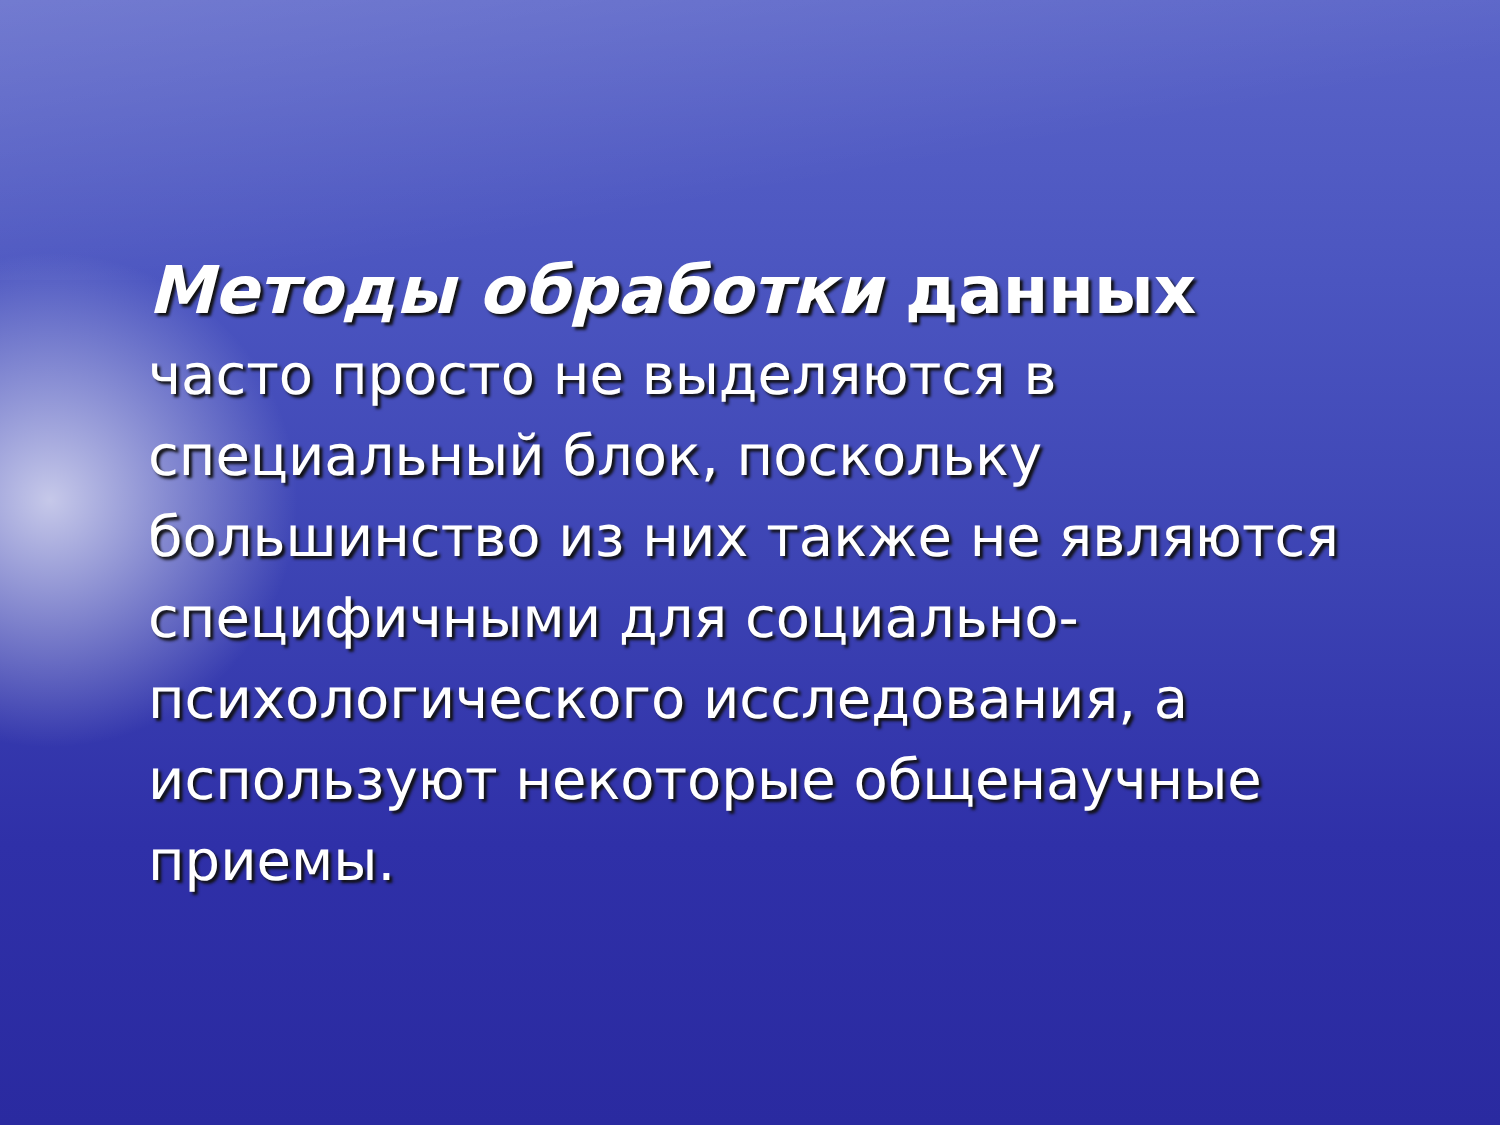Методы обработки данных
часто просто не выделяются в специальный блок, поскольку большинство из них также не являются специфичными для социально-психологического исследования, а используют некоторые общенаучные приемы.